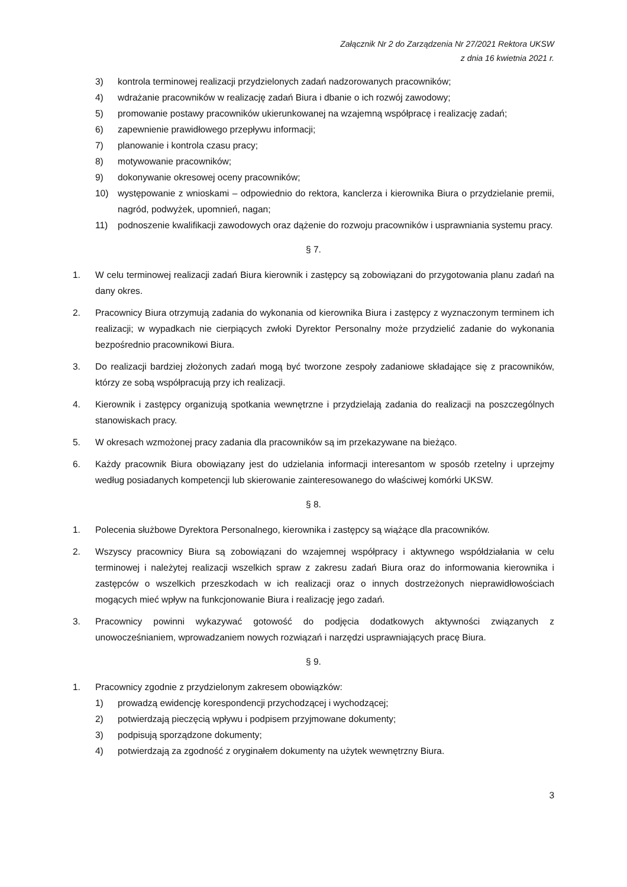Załącznik Nr 2 do Zarządzenia Nr 27/2021 Rektora UKSW
z dnia 16 kwietnia 2021 r.
3) kontrola terminowej realizacji przydzielonych zadań nadzorowanych pracowników;
4) wdrażanie pracowników w realizację zadań Biura i dbanie o ich rozwój zawodowy;
5) promowanie postawy pracowników ukierunkowanej na wzajemną współpracę i realizację zadań;
6) zapewnienie prawidłowego przepływu informacji;
7) planowanie i kontrola czasu pracy;
8) motywowanie pracowników;
9) dokonywanie okresowej oceny pracowników;
10) występowanie z wnioskami – odpowiednio do rektora, kanclerza i kierownika Biura o przydzielanie premii, nagród, podwyżek, upomnień, nagan;
11) podnoszenie kwalifikacji zawodowych oraz dążenie do rozwoju pracowników i usprawniania systemu pracy.
§ 7.
1. W celu terminowej realizacji zadań Biura kierownik i zastępcy są zobowiązani do przygotowania planu zadań na dany okres.
2. Pracownicy Biura otrzymują zadania do wykonania od kierownika Biura i zastępcy z wyznaczonym terminem ich realizacji; w wypadkach nie cierpiących zwłoki Dyrektor Personalny może przydzielić zadanie do wykonania bezpośrednio pracownikowi Biura.
3. Do realizacji bardziej złożonych zadań mogą być tworzone zespoły zadaniowe składające się z pracowników, którzy ze sobą współpracują przy ich realizacji.
4. Kierownik i zastępcy organizują spotkania wewnętrzne i przydzielają zadania do realizacji na poszczególnych stanowiskach pracy.
5. W okresach wzmożonej pracy zadania dla pracowników są im przekazywane na bieżąco.
6. Każdy pracownik Biura obowiązany jest do udzielania informacji interesantom w sposób rzetelny i uprzejmy według posiadanych kompetencji lub skierowanie zainteresowanego do właściwej komórki UKSW.
§ 8.
1. Polecenia służbowe Dyrektora Personalnego, kierownika i zastępcy są wiążące dla pracowników.
2. Wszyscy pracownicy Biura są zobowiązani do wzajemnej współpracy i aktywnego współdziałania w celu terminowej i należytej realizacji wszelkich spraw z zakresu zadań Biura oraz do informowania kierownika i zastępców o wszelkich przeszkodach w ich realizacji oraz o innych dostrzeżonych nieprawidłowościach mogących mieć wpływ na funkcjonowanie Biura i realizację jego zadań.
3. Pracownicy powinni wykazywać gotowość do podjęcia dodatkowych aktywności związanych z unowocześnianiem, wprowadzaniem nowych rozwiązań i narzędzi usprawniających pracę Biura.
§ 9.
1. Pracownicy zgodnie z przydzielonym zakresem obowiązków:
1) prowadzą ewidencję korespondencji przychodzącej i wychodzącej;
2) potwierdzają pieczęcią wpływu i podpisem przyjmowane dokumenty;
3) podpisują sporządzone dokumenty;
4) potwierdzają za zgodność z oryginałem dokumenty na użytek wewnętrzny Biura.
3